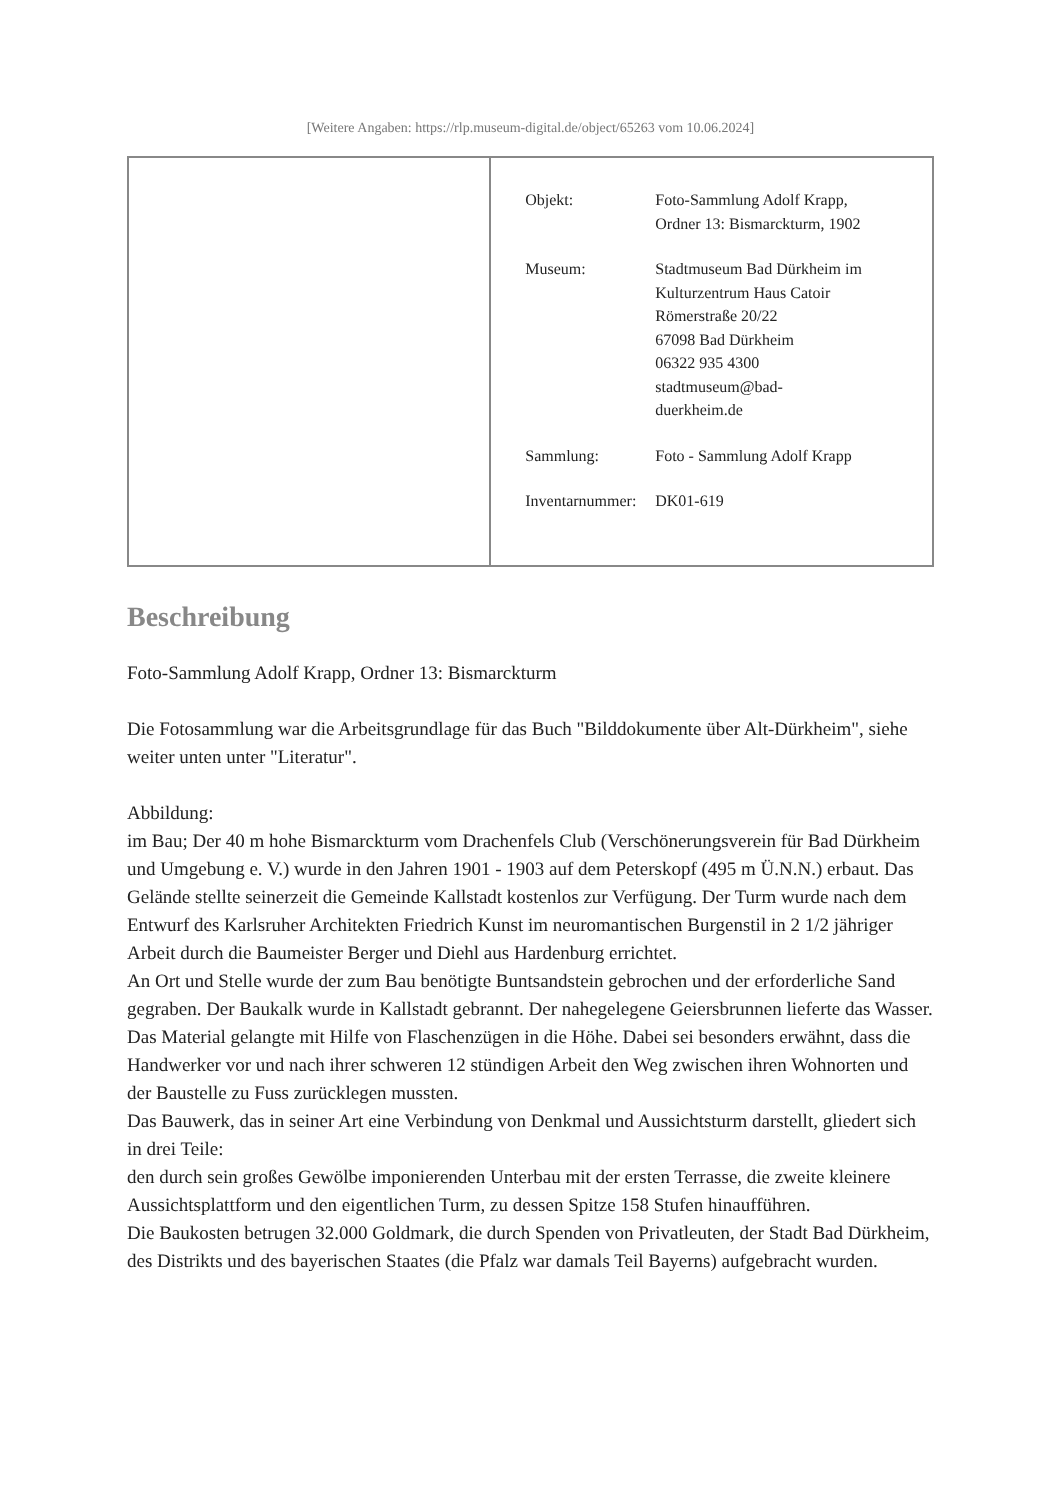[Weitere Angaben: https://rlp.museum-digital.de/object/65263 vom 10.06.2024]
| | / Objekt: / Foto-Sammlung Adolf Krapp, Ordner 13: Bismarckturm, 1902 / / Museum: / Stadtmuseum Bad Dürkheim im Kulturzentrum Haus Catoir Römerstraße 20/22 67098 Bad Dürkheim 06322 935 4300 stadtmuseum@bad- duerkheim.de / / Sammlung: / Foto - Sammlung Adolf Krapp / / Inventarnummer: / DK01-619 / |
Beschreibung
Foto-Sammlung Adolf Krapp, Ordner 13: Bismarckturm
Die Fotosammlung war die Arbeitsgrundlage für das Buch "Bilddokumente über Alt-Dürkheim", siehe weiter unten unter "Literatur".
Abbildung:
im Bau; Der 40 m hohe Bismarckturm vom Drachenfels Club (Verschönerungsverein für Bad Dürkheim und Umgebung e. V.) wurde in den Jahren 1901 - 1903 auf dem Peterskopf (495 m Ü.N.N.) erbaut. Das Gelände stellte seinerzeit die Gemeinde Kallstadt kostenlos zur Verfügung. Der Turm wurde nach dem Entwurf des Karlsruher Architekten Friedrich Kunst im neuromantischen Burgenstil in 2 1/2 jähriger Arbeit durch die Baumeister Berger und Diehl aus Hardenburg errichtet.
An Ort und Stelle wurde der zum Bau benötigte Buntsandstein gebrochen und der erforderliche Sand gegraben. Der Baukalk wurde in Kallstadt gebrannt. Der nahegelegene Geiersbrunnen lieferte das Wasser. Das Material gelangte mit Hilfe von Flaschenzügen in die Höhe. Dabei sei besonders erwähnt, dass die Handwerker vor und nach ihrer schweren 12 stündigen Arbeit den Weg zwischen ihren Wohnorten und der Baustelle zu Fuss zurücklegen mussten.
Das Bauwerk, das in seiner Art eine Verbindung von Denkmal und Aussichtsturm darstellt, gliedert sich in drei Teile:
den durch sein großes Gewölbe imponierenden Unterbau mit der ersten Terrasse, die zweite kleinere Aussichtsplattform und den eigentlichen Turm, zu dessen Spitze 158 Stufen hinaufführen.
Die Baukosten betrugen 32.000 Goldmark, die durch Spenden von Privatleuten, der Stadt Bad Dürkheim, des Distrikts und des bayerischen Staates (die Pfalz war damals Teil Bayerns) aufgebracht wurden.